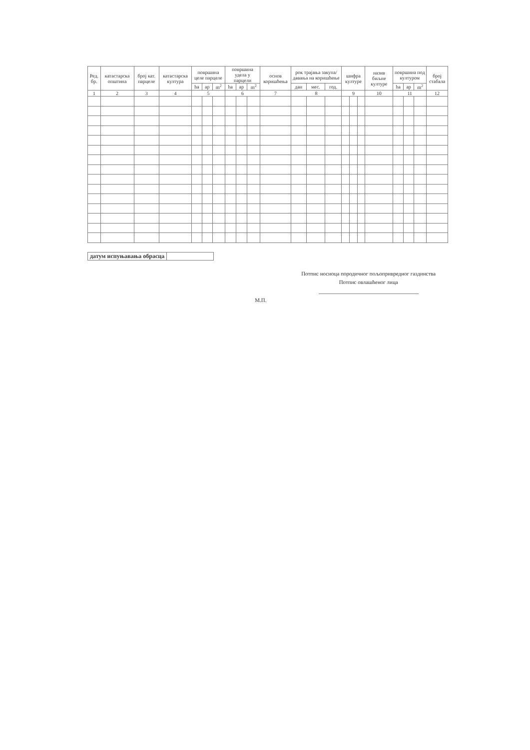| Ред. бр. | катастарска општина | број кат. парцеле | катастарска култура | површина целе парцеле | | | површина удела у парцели | | | основ коришћења | рок трајања закупа/ давања на коришћење | | | шифра културе | | | назив биљне културе | површина под културом | | | број стабала |
| --- | --- | --- | --- | --- | --- | --- | --- | --- | --- | --- | --- | --- | --- | --- | --- | --- | --- | --- | --- | --- | --- |
| | | | | ha | ар | m<sup>2</sup> | ha | ар | m<sup>2</sup> | | дан | мес. | год. | | | | | ha | ар | m<sup>2</sup> | |
| 1 | 2 | 3 | 4 | 5 | | | 6 | | | 7 | 8 | | | 9 | | | 10 | 11 | | | 12 |
| датум испуњавања обрасца | |
М.П.
Потпис носиоца породичног пољопривредног газдинства
Потпис овлашћеног лица